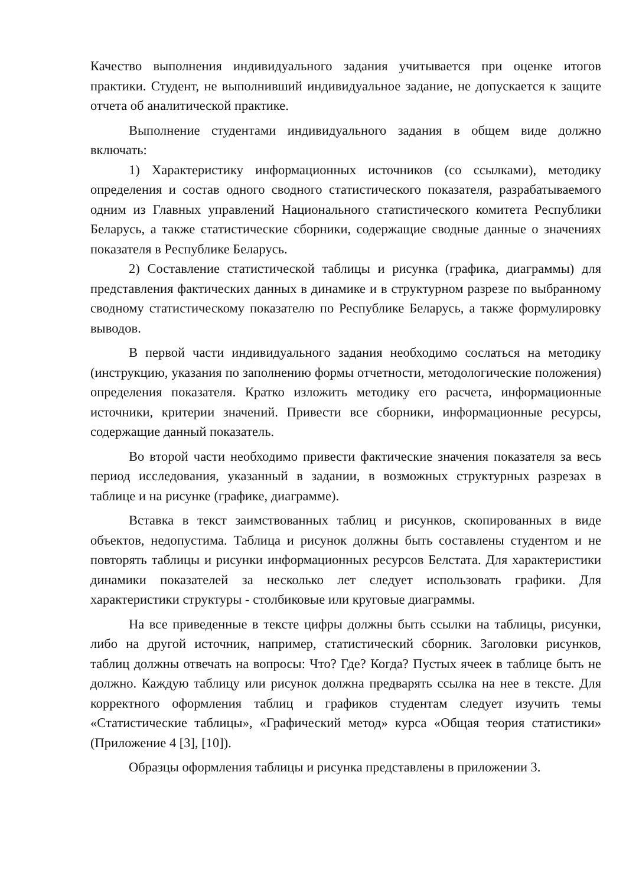Качество выполнения индивидуального задания учитывается при оценке итогов практики. Студент, не выполнивший индивидуальное задание, не допускается к защите отчета об аналитической практике.
Выполнение студентами индивидуального задания в общем виде должно включать:
1) Характеристику информационных источников (со ссылками), методику определения и состав одного сводного статистического показателя, разрабатываемого одним из Главных управлений Национального статистического комитета Республики Беларусь, а также статистические сборники, содержащие сводные данные о значениях показателя в Республике Беларусь.
2) Составление статистической таблицы и рисунка (графика, диаграммы) для представления фактических данных в динамике и в структурном разрезе по выбранному сводному статистическому показателю по Республике Беларусь, а также формулировку выводов.
В первой части индивидуального задания необходимо сослаться на методику (инструкцию, указания по заполнению формы отчетности, методологические положения) определения показателя. Кратко изложить методику его расчета, информационные источники, критерии значений. Привести все сборники, информационные ресурсы, содержащие данный показатель.
Во второй части необходимо привести фактические значения показателя за весь период исследования, указанный в задании, в возможных структурных разрезах в таблице и на рисунке (графике, диаграмме).
Вставка в текст заимствованных таблиц и рисунков, скопированных в виде объектов, недопустима. Таблица и рисунок должны быть составлены студентом и не повторять таблицы и рисунки информационных ресурсов Белстата. Для характеристики динамики показателей за несколько лет следует использовать графики. Для характеристики структуры - столбиковые или круговые диаграммы.
На все приведенные в тексте цифры должны быть ссылки на таблицы, рисунки, либо на другой источник, например, статистический сборник. Заголовки рисунков, таблиц должны отвечать на вопросы: Что? Где? Когда? Пустых ячеек в таблице быть не должно. Каждую таблицу или рисунок должна предварять ссылка на нее в тексте. Для корректного оформления таблиц и графиков студентам следует изучить темы «Статистические таблицы», «Графический метод» курса «Общая теория статистики» (Приложение 4 [3], [10]).
Образцы оформления таблицы и рисунка представлены в приложении 3.